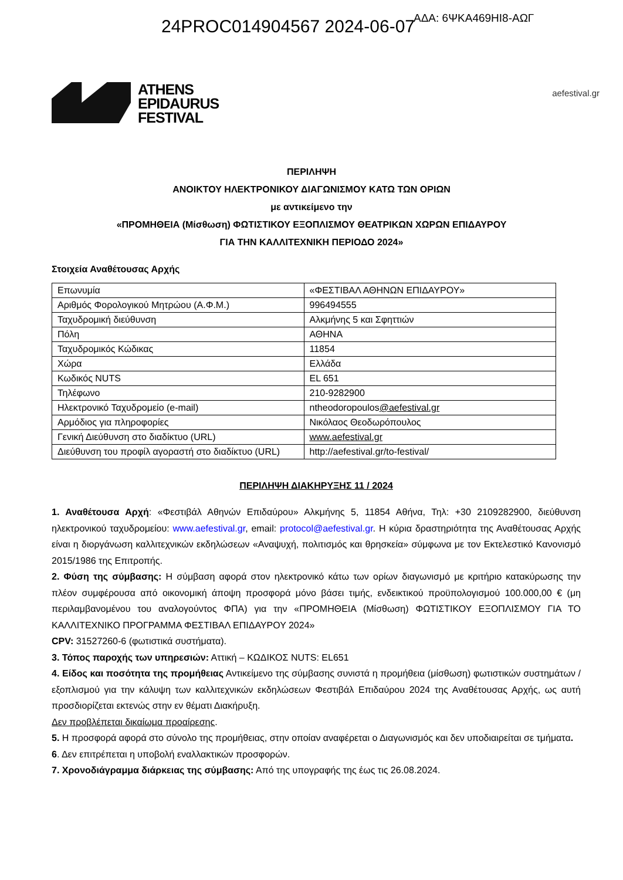24PROC014904567 2024-06-07
ΑΔΑ: 6ΨΚΑ469ΗΙ8-ΑΩΓ
ATHENS
EPIDAURUS
FESTIVAL
aefestival.gr
ΠΕΡΙΛΗΨΗ
ΑΝΟΙΚΤΟΥ ΗΛΕΚΤΡΟΝΙΚΟΥ ΔΙΑΓΩΝΙΣΜΟΥ ΚΑΤΩ ΤΩΝ ΟΡΙΩΝ
με αντικείμενο την
«ΠΡΟΜΗΘΕΙΑ (Μίσθωση) ΦΩΤΙΣΤΙΚΟΥ ΕΞΟΠΛΙΣΜΟΥ ΘΕΑΤΡΙΚΩΝ ΧΩΡΩΝ ΕΠΙΔΑΥΡΟΥ
ΓΙΑ ΤΗΝ ΚΑΛΛΙΤΕΧΝΙΚΗ ΠΕΡΙΟΔΟ 2024»
Στοιχεία Αναθέτουσας Αρχής
| Επωνυμία | «ΦΕΣΤΙΒΑΛ ΑΘΗΝΩΝ ΕΠΙΔΑΥΡΟΥ» |
| Αριθμός Φορολογικού Μητρώου (Α.Φ.Μ.) | 996494555 |
| Ταχυδρομική διεύθυνση | Αλκμήνης 5 και Σφηττιών |
| Πόλη | ΑΘΗΝΑ |
| Ταχυδρομικός Κώδικας | 11854 |
| Χώρα | Ελλάδα |
| Κωδικός NUTS | EL 651 |
| Τηλέφωνο | 210-9282900 |
| Ηλεκτρονικό Ταχυδρομείο (e-mail) | ntheodoropoulos @aefestival.gr |
| Αρμόδιος για πληροφορίες | Νικόλαος Θεοδωρόπουλος |
| Γενική Διεύθυνση στο διαδίκτυο (URL) | www.aefestival.gr |
| Διεύθυνση του προφίλ αγοραστή στο διαδίκτυο (URL) | http://aefestival.gr/to-festival/ |
ΠΕΡΙΛΗΨΗ ΔΙΑΚΗΡΥΞΗΣ 11 / 2024
1. Αναθέτουσα Αρχή: «Φεστιβάλ Αθηνών Επιδαύρου» Αλκμήνης 5, 11854 Αθήνα, Τηλ: +30 2109282900, διεύθυνση ηλεκτρονικού ταχυδρομείου: www.aefestival.gr, email: protocol@aefestival.gr. Η κύρια δραστηριότητα της Αναθέτουσας Αρχής είναι η διοργάνωση καλλιτεχνικών εκδηλώσεων «Αναψυχή, πολιτισμός και θρησκεία» σύμφωνα με τον Εκτελεστικό Κανονισμό 2015/1986 της Επιτροπής.
2. Φύση της σύμβασης: Η σύμβαση αφορά στον ηλεκτρονικό κάτω των ορίων διαγωνισμό με κριτήριο κατακύρωσης την πλέον συμφέρουσα από οικονομική άποψη προσφορά μόνο βάσει τιμής, ενδεικτικού προϋπολογισμού 100.000,00 € (μη περιλαμβανομένου του αναλογούντος ΦΠΑ) για την «ΠΡΟΜΗΘΕΙΑ (Μίσθωση) ΦΩΤΙΣΤΙΚΟΥ ΕΞΟΠΛΙΣΜΟΥ ΓΙΑ ΤΟ ΚΑΛΛΙΤΕΧΝΙΚΟ ΠΡΟΓΡΑΜΜΑ ΦΕΣΤΙΒΑΛ ΕΠΙΔΑΥΡΟΥ 2024»
CPV: 31527260-6 (φωτιστικά συστήματα).
3. Τόπος παροχής των υπηρεσιών: Αττική – ΚΩΔΙΚΟΣ NUTS: EL651
4. Είδος και ποσότητα της προμήθειας Αντικείμενο της σύμβασης συνιστά η προμήθεια (μίσθωση) φωτιστικών συστημάτων / εξοπλισμού για την κάλυψη των καλλιτεχνικών εκδηλώσεων Φεστιβάλ Επιδαύρου 2024 της Αναθέτουσας Αρχής, ως αυτή προσδιορίζεται εκτενώς στην εν θέματι Διακήρυξη.
Δεν προβλέπεται δικαίωμα προαίρεσης.
5. Η προσφορά αφορά στο σύνολο της προμήθειας, στην οποίαν αναφέρεται ο Διαγωνισμός και δεν υποδιαιρείται σε τμήματα.
6. Δεν επιτρέπεται η υποβολή εναλλακτικών προσφορών.
7. Χρονοδιάγραμμα διάρκειας της σύμβασης: Από της υπογραφής της έως τις 26.08.2024.